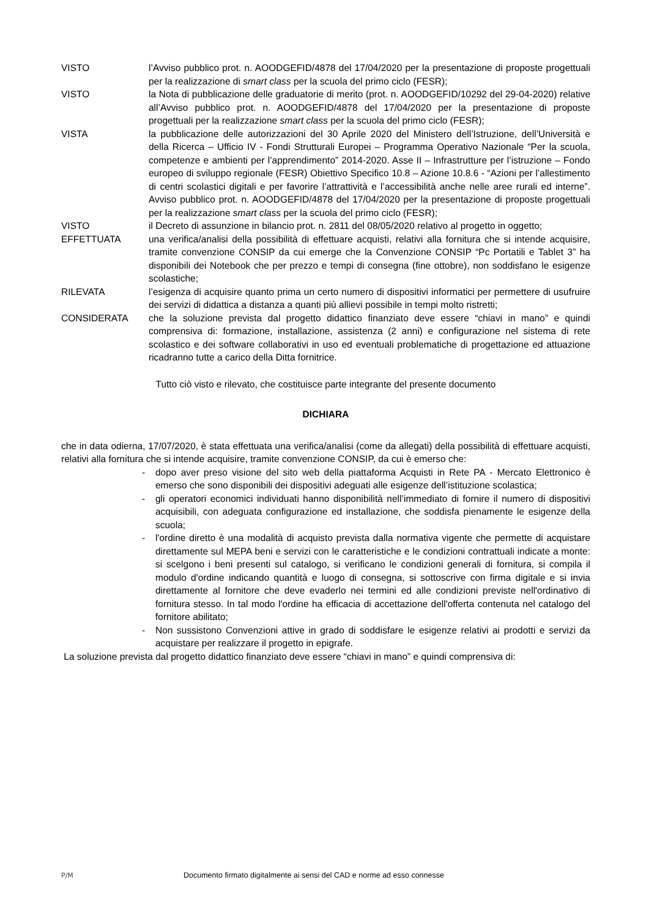VISTO l’Avviso pubblico prot. n. AOODGEFID/4878 del 17/04/2020 per la presentazione di proposte progettuali per la realizzazione di smart class per la scuola del primo ciclo (FESR);
VISTO la Nota di pubblicazione delle graduatorie di merito (prot. n. AOODGEFID/10292 del 29-04-2020) relative all’Avviso pubblico prot. n. AOODGEFID/4878 del 17/04/2020 per la presentazione di proposte progettuali per la realizzazione smart class per la scuola del primo ciclo (FESR);
VISTA la pubblicazione delle autorizzazioni del 30 Aprile 2020 del Ministero dell’Istruzione, dell’Università e della Ricerca – Ufficio IV - Fondi Strutturali Europei – Programma Operativo Nazionale “Per la scuola, competenze e ambienti per l’apprendimento” 2014-2020. Asse II – Infrastrutture per l’istruzione – Fondo europeo di sviluppo regionale (FESR) Obiettivo Specifico 10.8 – Azione 10.8.6 - “Azioni per l’allestimento di centri scolastici digitali e per favorire l’attrattività e l’accessibilità anche nelle aree rurali ed interne”. Avviso pubblico prot. n. AOODGEFID/4878 del 17/04/2020 per la presentazione di proposte progettuali per la realizzazione smart class per la scuola del primo ciclo (FESR);
VISTO il Decreto di assunzione in bilancio prot. n. 2811 del 08/05/2020 relativo al progetto in oggetto;
EFFETTUATA una verifica/analisi della possibilità di effettuare acquisti, relativi alla fornitura che si intende acquisire, tramite convenzione CONSIP da cui emerge che la Convenzione CONSIP “Pc Portatili e Tablet 3” ha disponibili dei Notebook che per prezzo e tempi di consegna (fine ottobre), non soddisfano le esigenze scolastiche;
RILEVATA l’esigenza di acquisire quanto prima un certo numero di dispositivi informatici per permettere di usufruire dei servizi di didattica a distanza a quanti più allievi possibile in tempi molto ristretti;
CONSIDERATA che la soluzione prevista dal progetto didattico finanziato deve essere “chiavi in mano” e quindi comprensiva di: formazione, installazione, assistenza (2 anni) e configurazione nel sistema di rete scolastico e dei software collaborativi in uso ed eventuali problematiche di progettazione ed attuazione ricadranno tutte a carico della Ditta fornitrice.
Tutto ciò visto e rilevato, che costituisce parte integrante del presente documento
DICHIARA
che in data odierna, 17/07/2020, è stata effettuata una verifica/analisi (come da allegati) della possibilità di effettuare acquisti, relativi alla fornitura che si intende acquisire, tramite convenzione CONSIP, da cui è emerso che:
- dopo aver preso visione del sito web della piattaforma Acquisti in Rete PA - Mercato Elettronico è emerso che sono disponibili dei dispositivi adeguati alle esigenze dell’istituzione scolastica;
- gli operatori economici individuati hanno disponibilità nell’immediato di fornire il numero di dispositivi acquisibili, con adeguata configurazione ed installazione, che soddisfa pienamente le esigenze della scuola;
- l'ordine diretto è una modalità di acquisto prevista dalla normativa vigente che permette di acquistare direttamente sul MEPA beni e servizi con le caratteristiche e le condizioni contrattuali indicate a monte: si scelgono i beni presenti sul catalogo, si verificano le condizioni generali di fornitura, si compila il modulo d'ordine indicando quantità e luogo di consegna, si sottoscrive con firma digitale e si invia direttamente al fornitore che deve evaderlo nei termini ed alle condizioni previste nell'ordinativo di fornitura stesso. In tal modo l'ordine ha efficacia di accettazione dell'offerta contenuta nel catalogo del fornitore abilitato;
- Non sussistono Convenzioni attive in grado di soddisfare le esigenze relativi ai prodotti e servizi da acquistare per realizzare il progetto in epigrafe.
La soluzione prevista dal progetto didattico finanziato deve essere “chiavi in mano” e quindi comprensiva di:
P/M Documento firmato digitalmente ai sensi del CAD e norme ad esso connesse